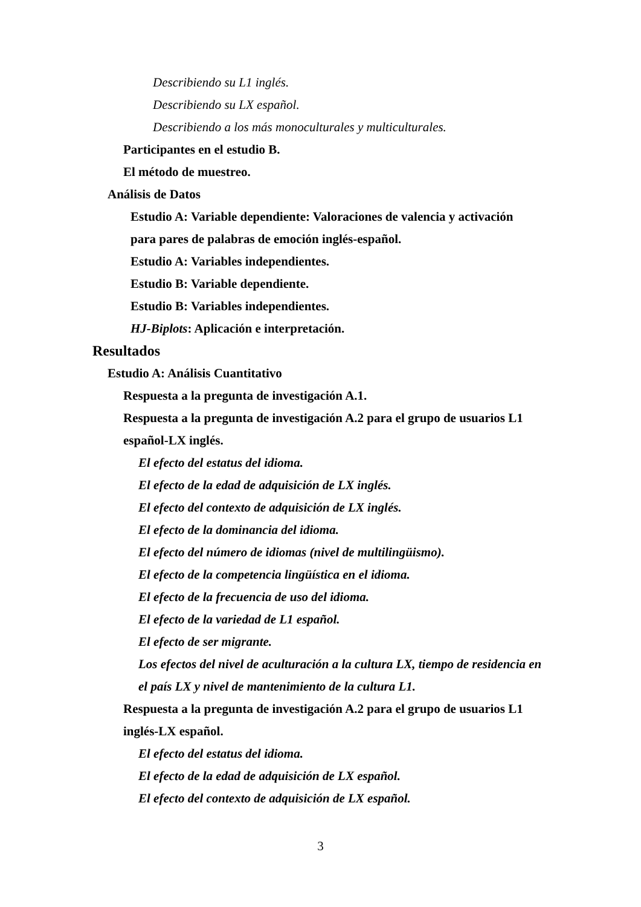Describiendo su L1 inglés.
Describiendo su LX español.
Describiendo a los más monoculturales y multiculturales.
Participantes en el estudio B.
El método de muestreo.
Análisis de Datos
Estudio A: Variable dependiente: Valoraciones de valencia y activación
para pares de palabras de emoción inglés-español.
Estudio A: Variables independientes.
Estudio B: Variable dependiente.
Estudio B: Variables independientes.
HJ-Biplots: Aplicación e interpretación.
Resultados
Estudio A: Análisis Cuantitativo
Respuesta a la pregunta de investigación A.1.
Respuesta a la pregunta de investigación A.2 para el grupo de usuarios L1
español-LX inglés.
El efecto del estatus del idioma.
El efecto de la edad de adquisición de LX inglés.
El efecto del contexto de adquisición de LX inglés.
El efecto de la dominancia del idioma.
El efecto del número de idiomas (nivel de multilingüismo).
El efecto de la competencia lingüística en el idioma.
El efecto de la frecuencia de uso del idioma.
El efecto de la variedad de L1 español.
El efecto de ser migrante.
Los efectos del nivel de aculturación a la cultura LX, tiempo de residencia en
el país LX y nivel de mantenimiento de la cultura L1.
Respuesta a la pregunta de investigación A.2 para el grupo de usuarios L1
inglés-LX español.
El efecto del estatus del idioma.
El efecto de la edad de adquisición de LX español.
El efecto del contexto de adquisición de LX español.
3